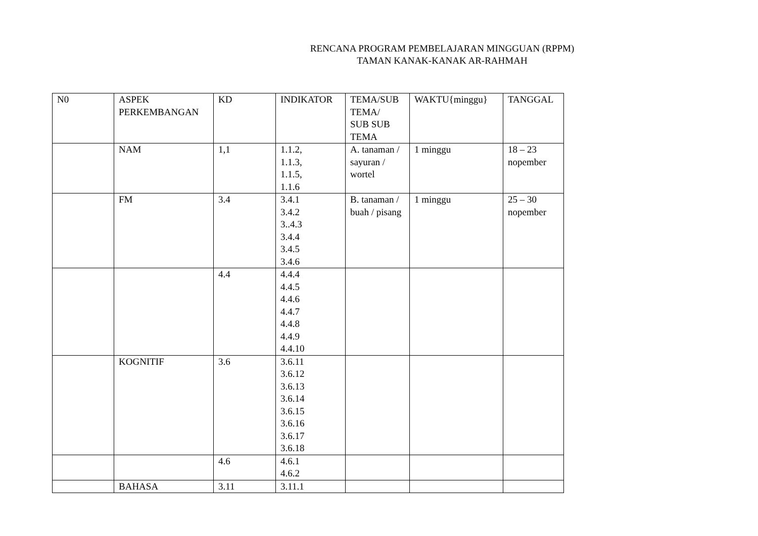RENCANA PROGRAM PEMBELAJARAN MINGGUAN (RPPM)
TAMAN KANAK-KANAK AR-RAHMAH
| N0 | ASPEK PERKEMBANGAN | KD | INDIKATOR | TEMA/SUB TEMA/ SUB SUB TEMA | WAKTU{minggu} | TANGGAL |
| | NAM | 1,1 | 1.1.2, 1.1.3, 1.1.5, 1.1.6 | A. tanaman / sayuran / wortel | 1 minggu | 18 – 23 nopember |
| | FM | 3.4 | 3.4.1 3.4.2 3..4.3 3.4.4 3.4.5 3.4.6 | B. tanaman / buah / pisang | 1 minggu | 25 – 30 nopember |
| | | 4.4 | 4.4.4 4.4.5 4.4.6 4.4.7 4.4.8 4.4.9 4.4.10 | | | |
| | KOGNITIF | 3.6 | 3.6.11 3.6.12 3.6.13 3.6.14 3.6.15 3.6.16 3.6.17 3.6.18 | | | |
| | | 4.6 | 4.6.1 4.6.2 | | | |
| | BAHASA | 3.11 | 3.11.1 | | | |